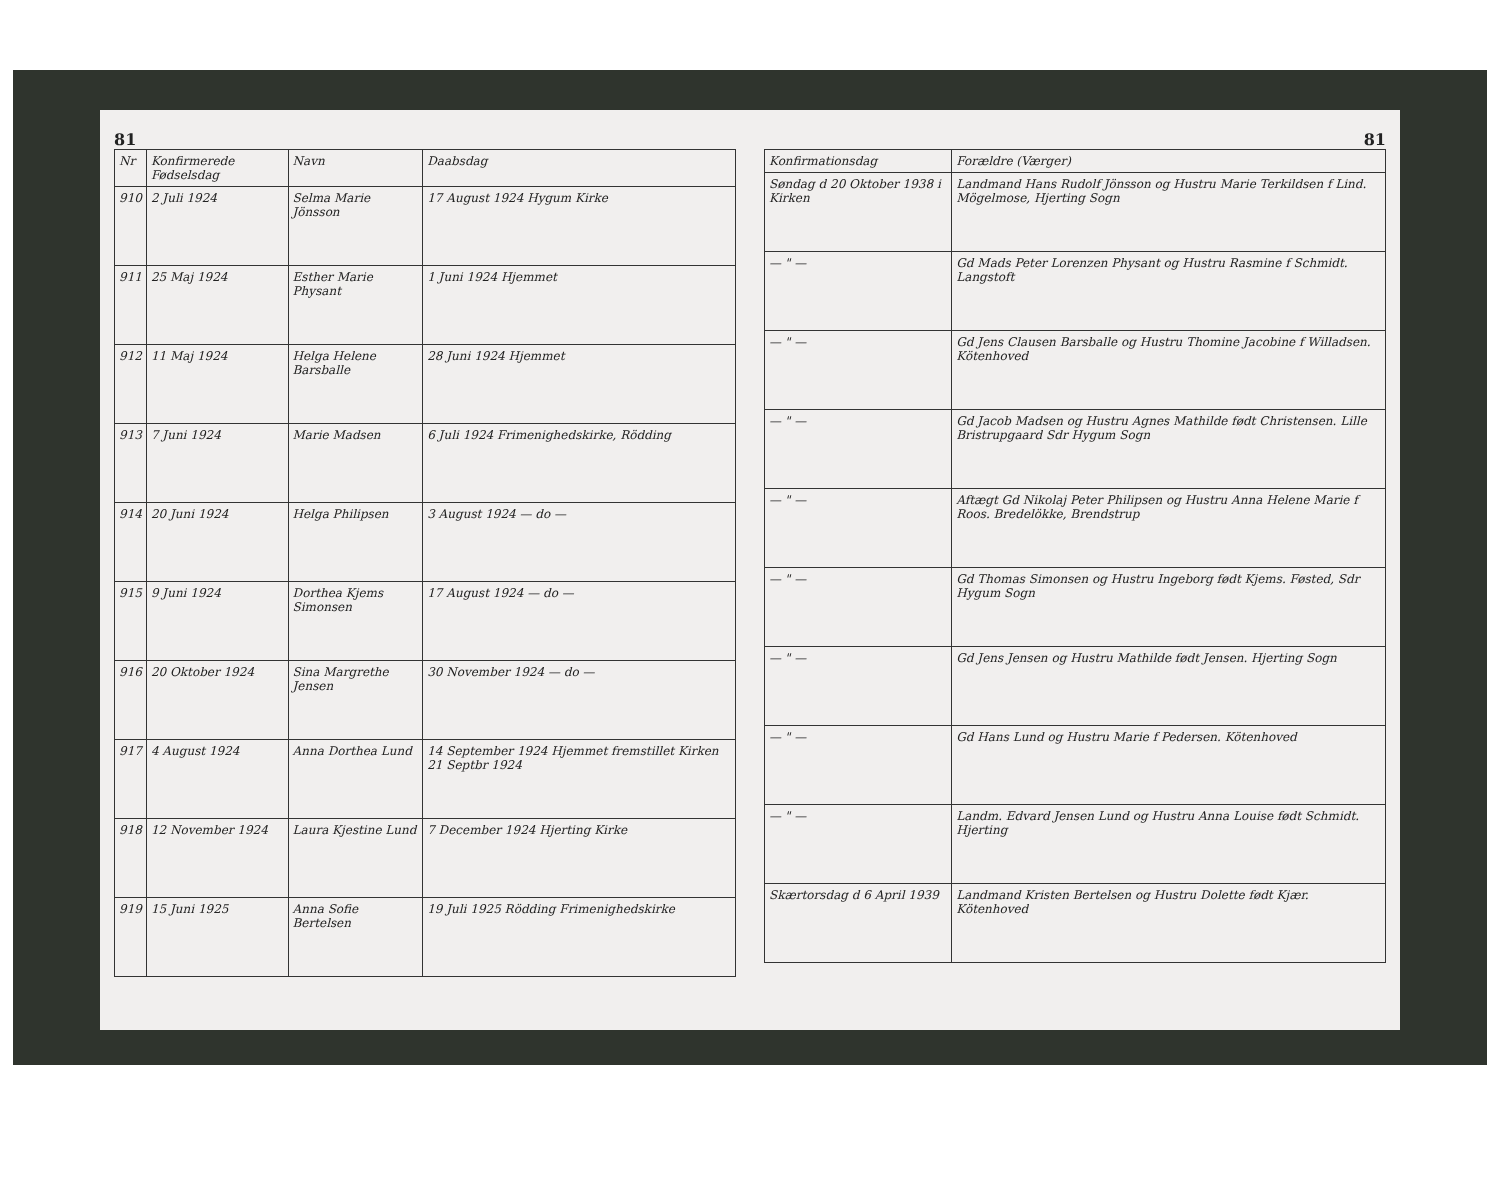81
| Nr | Konfirmerede Fødselsdag | Navn | Daabsdag |
| --- | --- | --- | --- |
| 910 | 2 Juli 1924 | Selma Marie Jönsson | 17 August 1924 Hygum Kirke |
| 911 | 25 Maj 1924 | Esther Marie Physant | 1 Juni 1924 Hjemmet |
| 912 | 11 Maj 1924 | Helga Helene Barsballe | 28 Juni 1924 Hjemmet |
| 913 | 7 Juni 1924 | Marie Madsen | 6 Juli 1924 Frimenighedskirke, Rödding |
| 914 | 20 Juni 1924 | Helga Philipsen | 3 August 1924 — do — |
| 915 | 9 Juni 1924 | Dorthea Kjems Simonsen | 17 August 1924 — do — |
| 916 | 20 Oktober 1924 | Sina Margrethe Jensen | 30 November 1924 — do — |
| 917 | 4 August 1924 | Anna Dorthea Lund | 14 September 1924 Hjemmet fremstillet Kirken 21 Septbr 1924 |
| 918 | 12 November 1924 | Laura Kjestine Lund | 7 December 1924 Hjerting Kirke |
| 919 | 15 Juni 1925 | Anna Sofie Bertelsen | 19 Juli 1925 Rödding Frimenighedskirke |
81
| Konfirmationsdag | Forældre (Værger) |
| --- | --- |
| Søndag d 20 Oktober 1938 i Kirken | Landmand Hans Rudolf Jönsson og Hustru Marie Terkildsen f Lind. Mögelmose, Hjerting Sogn |
| — " — | Gd Mads Peter Lorenzen Physant og Hustru Rasmine f Schmidt. Langstoft |
| — " — | Gd Jens Clausen Barsballe og Hustru Thomine Jacobine f Willadsen. Kötenhoved |
| — " — | Gd Jacob Madsen og Hustru Agnes Mathilde født Christensen. Lille Bristrupgaard Sdr Hygum Sogn |
| — " — | Aftægt Gd Nikolaj Peter Philipsen og Hustru Anna Helene Marie f Roos. Bredelökke, Brendstrup |
| — " — | Gd Thomas Simonsen og Hustru Ingeborg født Kjems. Føsted, Sdr Hygum Sogn |
| — " — | Gd Jens Jensen og Hustru Mathilde født Jensen. Hjerting Sogn |
| — " — | Gd Hans Lund og Hustru Marie f Pedersen. Kötenhoved |
| — " — | Landm. Edvard Jensen Lund og Hustru Anna Louise født Schmidt. Hjerting |
| Skærtorsdag d 6 April 1939 | Landmand Kristen Bertelsen og Hustru Dolette født Kjær. Kötenhoved |